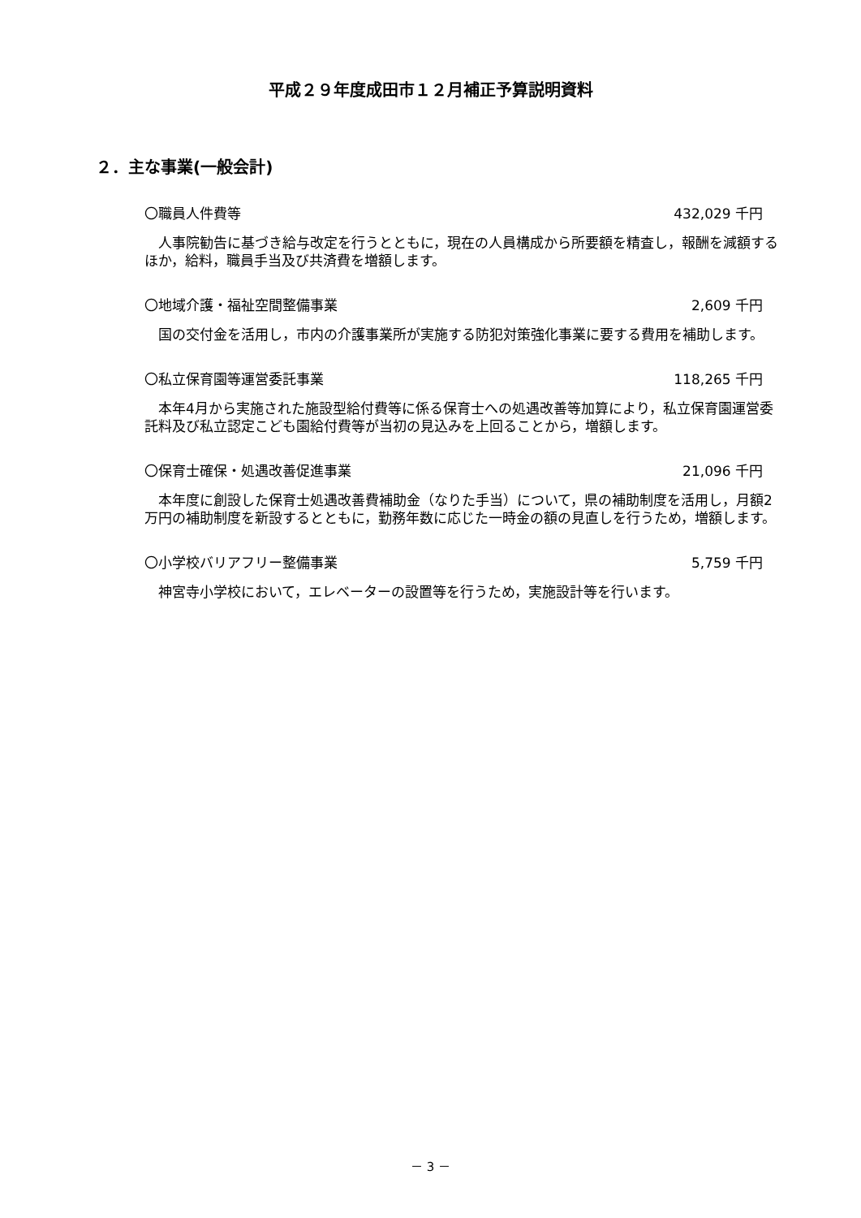平成２９年度成田市１２月補正予算説明資料
２．主な事業(一般会計)
〇職員人件費等 432,029 千円
　人事院勧告に基づき給与改定を行うとともに，現在の人員構成から所要額を精査し，報酬を減額するほか，給料，職員手当及び共済費を増額します。
〇地域介護・福祉空間整備事業 2,609 千円
　国の交付金を活用し，市内の介護事業所が実施する防犯対策強化事業に要する費用を補助します。
〇私立保育園等運営委託事業 118,265 千円
　本年4月から実施された施設型給付費等に係る保育士への処遇改善等加算により，私立保育園運営委託料及び私立認定こども園給付費等が当初の見込みを上回ることから，増額します。
〇保育士確保・処遇改善促進事業 21,096 千円
　本年度に創設した保育士処遇改善費補助金（なりた手当）について，県の補助制度を活用し，月額2万円の補助制度を新設するとともに，勤務年数に応じた一時金の額の見直しを行うため，増額します。
〇小学校バリアフリー整備事業 5,759 千円
　神宮寺小学校において，エレベーターの設置等を行うため，実施設計等を行います。
－ 3 －